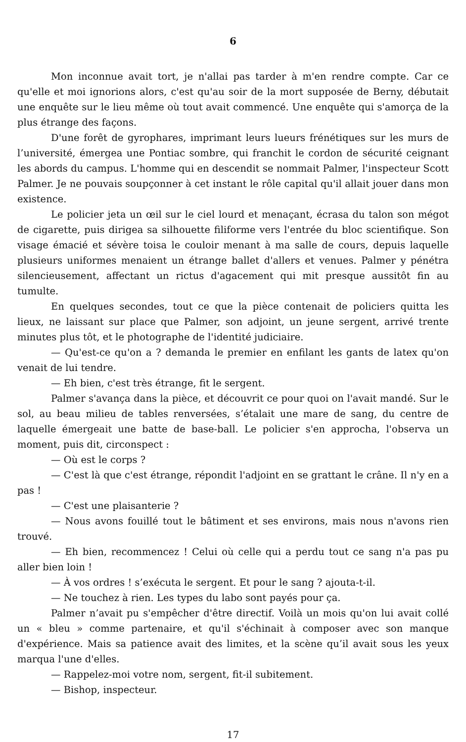6
Mon inconnue avait tort, je n'allai pas tarder à m'en rendre compte. Car ce qu'elle et moi ignorions alors, c'est qu'au soir de la mort supposée de Berny, débutait une enquête sur le lieu même où tout avait commencé. Une enquête qui s'amorça de la plus étrange des façons.
D'une forêt de gyrophares, imprimant leurs lueurs frénétiques sur les murs de l’université, émergea une Pontiac sombre, qui franchit le cordon de sécurité ceignant les abords du campus. L'homme qui en descendit se nommait Palmer, l'inspecteur Scott Palmer. Je ne pouvais soupçonner à cet instant le rôle capital qu'il allait jouer dans mon existence.
Le policier jeta un œil sur le ciel lourd et menaçant, écrasa du talon son mégot de cigarette, puis dirigea sa silhouette filiforme vers l'entrée du bloc scientifique. Son visage émacié et sévère toisa le couloir menant à ma salle de cours, depuis laquelle plusieurs uniformes menaient un étrange ballet d'allers et venues. Palmer y pénétra silencieusement, affectant un rictus d'agacement qui mit presque aussitôt fin au tumulte.
En quelques secondes, tout ce que la pièce contenait de policiers quitta les lieux, ne laissant sur place que Palmer, son adjoint, un jeune sergent, arrivé trente minutes plus tôt, et le photographe de l'identité judiciaire.
— Qu'est-ce qu'on a ? demanda le premier en enfilant les gants de latex qu'on venait de lui tendre.
— Eh bien, c'est très étrange, fit le sergent.
Palmer s'avança dans la pièce, et découvrit ce pour quoi on l'avait mandé. Sur le sol, au beau milieu de tables renversées, s’étalait une mare de sang, du centre de laquelle émergeait une batte de base-ball. Le policier s'en approcha, l'observa un moment, puis dit, circonspect :
— Où est le corps ?
— C'est là que c'est étrange, répondit l'adjoint en se grattant le crâne. Il n'y en a pas !
— C'est une plaisanterie ?
— Nous avons fouillé tout le bâtiment et ses environs, mais nous n'avons rien trouvé.
— Eh bien, recommencez ! Celui où celle qui a perdu tout ce sang n'a pas pu aller bien loin !
— À vos ordres ! s’exécuta le sergent. Et pour le sang ? ajouta-t-il.
— Ne touchez à rien. Les types du labo sont payés pour ça.
Palmer n’avait pu s'empêcher d'être directif. Voilà un mois qu'on lui avait collé un « bleu » comme partenaire, et qu'il s'échinait à composer avec son manque d'expérience. Mais sa patience avait des limites, et la scène qu’il avait sous les yeux marqua l'une d'elles.
— Rappelez-moi votre nom, sergent, fit-il subitement.
— Bishop, inspecteur.
17